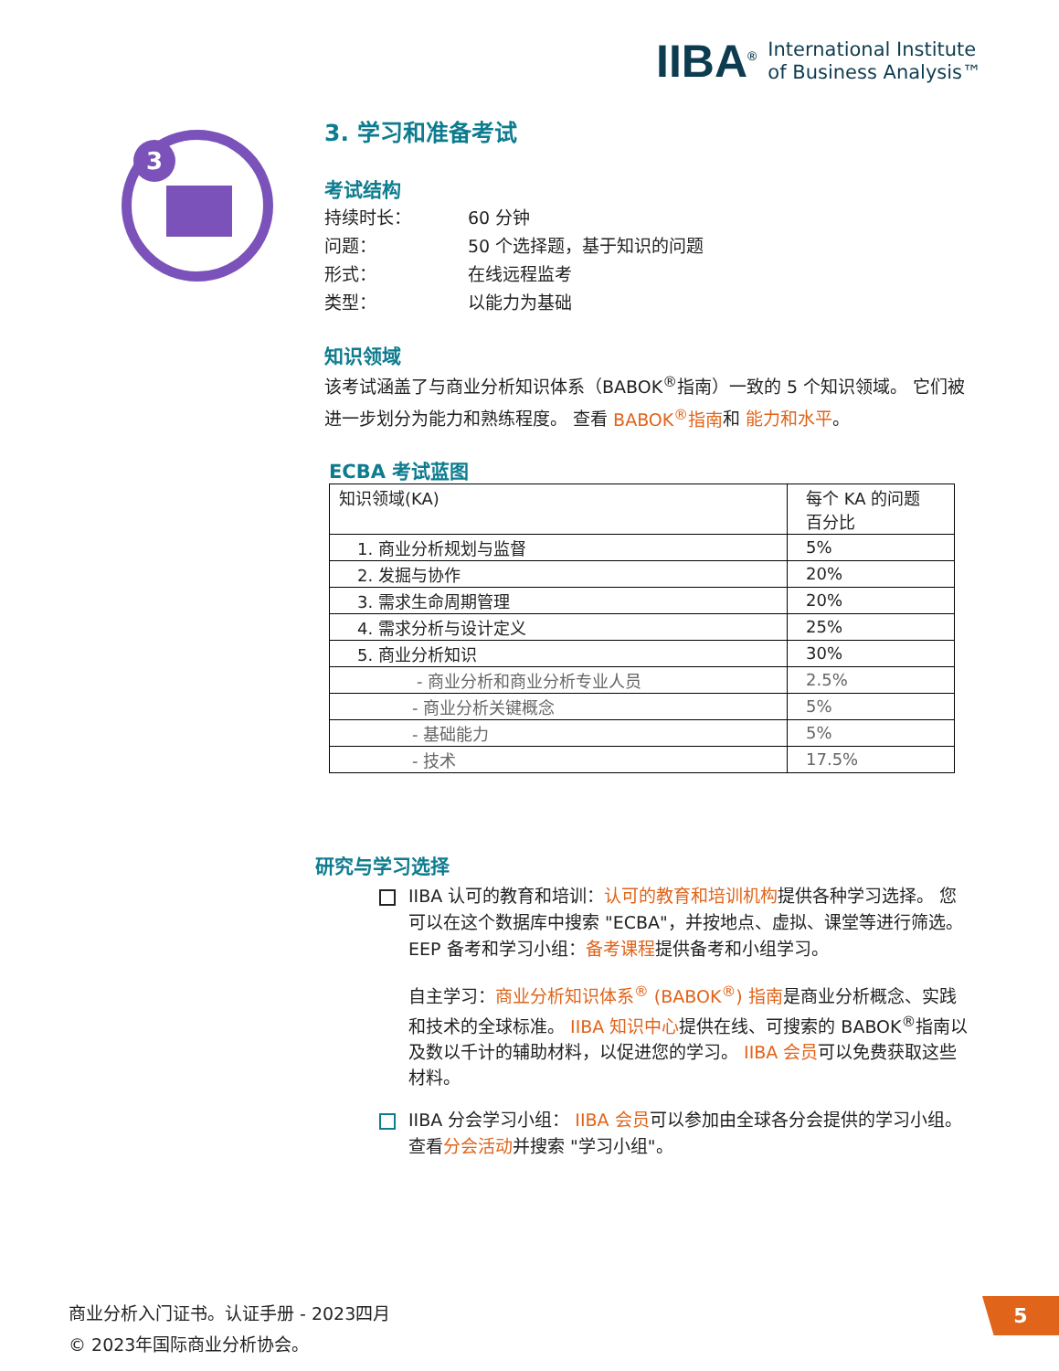IIBA<sup>®</sup> International Institute
of Business Analysis™
3
3. 学习和准备考试
考试结构
| 持续时长： | 60 分钟 |
| 问题： | 50 个选择题，基于知识的问题 |
| 形式： | 在线远程监考 |
| 类型： | 以能力为基础 |
知识领域
该考试涵盖了与商业分析知识体系（BABOK<sup>®</sup>指南）一致的 5 个知识领域。 它们被进一步划分为能力和熟练程度。 查看 BABOK<sup>®</sup>指南和 能力和水平。
ECBA 考试蓝图
| 知识领域(KA) | 每个 KA 的问题 百分比 |
| 1. 商业分析规划与监督 | 5% |
| 2. 发掘与协作 | 20% |
| 3. 需求生命周期管理 | 20% |
| 4. 需求分析与设计定义 | 25% |
| 5. 商业分析知识 | 30% |
| - 商业分析和商业分析专业人员 | 2.5% |
| - 商业分析关键概念 | 5% |
| - 基础能力 | 5% |
| - 技术 | 17.5% |
研究与学习选择
IIBA 认可的教育和培训：认可的教育和培训机构提供各种学习选择。 您可以在这个数据库中搜索 "ECBA"，并按地点、虚拟、课堂等进行筛选。 EEP 备考和学习小组：备考课程提供备考和小组学习。
自主学习：商业分析知识体系<sup>®</sup> (BABOK<sup>®</sup>) 指南是商业分析概念、实践和技术的全球标准。 IIBA 知识中心提供在线、可搜索的 BABOK<sup>®</sup>指南以及数以千计的辅助材料，以促进您的学习。 IIBA 会员可以免费获取这些材料。
IIBA 分会学习小组： IIBA 会员可以参加由全球各分会提供的学习小组。 查看分会活动并搜索 "学习小组"。
商业分析入门证书。认证手册 - 2023四月
© 2023年国际商业分析协会。
5